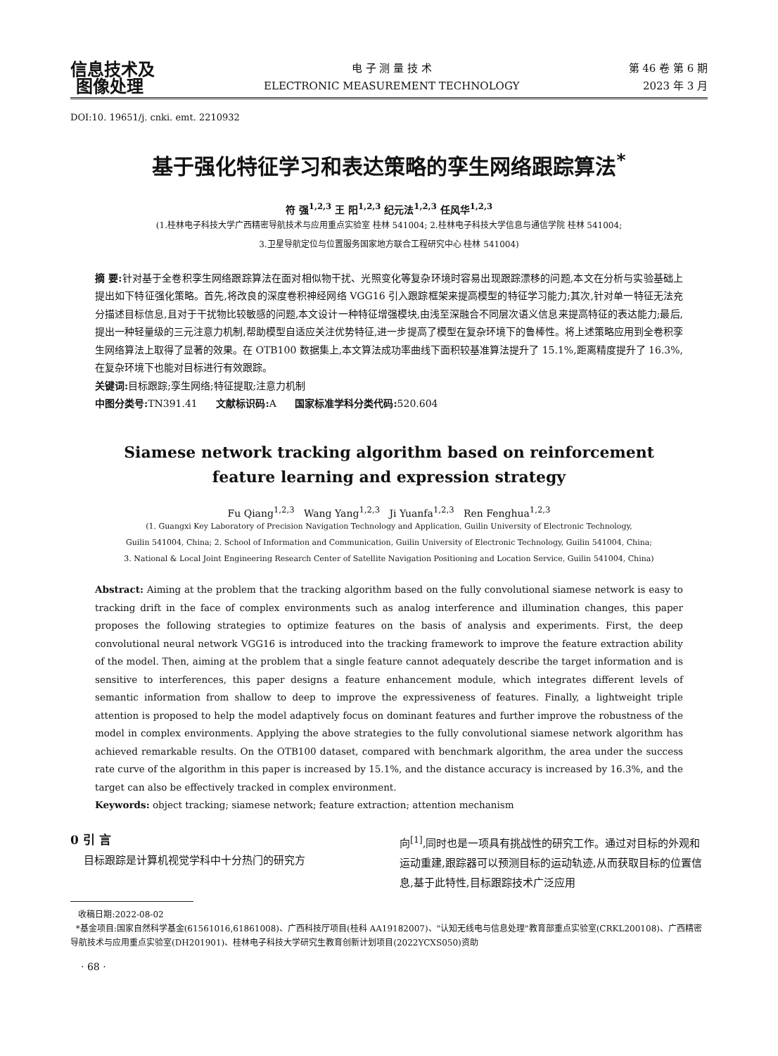信息技术及
图像处理
电 子 测 量 技 术
ELECTRONIC MEASUREMENT TECHNOLOGY
第 46 卷 第 6 期
2023 年 3 月
DOI:10. 19651/j. cnki. emt. 2210932
基于强化特征学习和表达策略的孪生网络跟踪算法<sup>*</sup>
符 强<sup>1,2,3</sup> 王 阳<sup>1,2,3</sup> 纪元法<sup>1,2,3</sup> 任风华<sup>1,2,3</sup>
(1.桂林电子科技大学广西精密导航技术与应用重点实验室 桂林 541004; 2.桂林电子科技大学信息与通信学院 桂林 541004;
3.卫星导航定位与位置服务国家地方联合工程研究中心 桂林 541004)
摘 要: 针对基于全卷积孪生网络跟踪算法在面对相似物干扰、光照变化等复杂环境时容易出现跟踪漂移的问题,本文在分析与实验基础上提出如下特征强化策略。首先,将改良的深度卷积神经网络 VGG16 引入跟踪框架来提高模型的特征学习能力;其次,针对单一特征无法充分描述目标信息,且对于干扰物比较敏感的问题,本文设计一种特征增强模块,由浅至深融合不同层次语义信息来提高特征的表达能力;最后,提出一种轻量级的三元注意力机制,帮助模型自适应关注优势特征,进一步提高了模型在复杂环境下的鲁棒性。将上述策略应用到全卷积孪生网络算法上取得了显著的效果。在 OTB100 数据集上,本文算法成功率曲线下面积较基准算法提升了 15.1%,距离精度提升了 16.3%,在复杂环境下也能对目标进行有效跟踪。
关键词: 目标跟踪;孪生网络;特征提取;注意力机制
中图分类号: TN391.41 文献标识码: A 国家标准学科分类代码: 520.604
Siamese network tracking algorithm based on reinforcement
feature learning and expression strategy
Fu Qiang<sup>1,2,3</sup> Wang Yang<sup>1,2,3</sup> Ji Yuanfa<sup>1,2,3</sup> Ren Fenghua<sup>1,2,3</sup>
(1. Guangxi Key Laboratory of Precision Navigation Technology and Application, Guilin University of Electronic Technology,
Guilin 541004, China; 2. School of Information and Communication, Guilin University of Electronic Technology, Guilin 541004, China;
3. National & Local Joint Engineering Research Center of Satellite Navigation Positioning and Location Service, Guilin 541004, China)
Abstract: Aiming at the problem that the tracking algorithm based on the fully convolutional siamese network is easy to tracking drift in the face of complex environments such as analog interference and illumination changes, this paper proposes the following strategies to optimize features on the basis of analysis and experiments. First, the deep convolutional neural network VGG16 is introduced into the tracking framework to improve the feature extraction ability of the model. Then, aiming at the problem that a single feature cannot adequately describe the target information and is sensitive to interferences, this paper designs a feature enhancement module, which integrates different levels of semantic information from shallow to deep to improve the expressiveness of features. Finally, a lightweight triple attention is proposed to help the model adaptively focus on dominant features and further improve the robustness of the model in complex environments. Applying the above strategies to the fully convolutional siamese network algorithm has achieved remarkable results. On the OTB100 dataset, compared with benchmark algorithm, the area under the success rate curve of the algorithm in this paper is increased by 15.1%, and the distance accuracy is increased by 16.3%, and the target can also be effectively tracked in complex environment.
Keywords: object tracking; siamese network; feature extraction; attention mechanism
0 引 言
目标跟踪是计算机视觉学科中十分热门的研究方
向<sup>[1]</sup>,同时也是一项具有挑战性的研究工作。通过对目标的外观和运动重建,跟踪器可以预测目标的运动轨迹,从而获取目标的位置信息,基于此特性,目标跟踪技术广泛应用
收稿日期:2022-08-02
*基金项目:国家自然科学基金(61561016,61861008)、广西科技厅项目(桂科 AA19182007)、"认知无线电与信息处理"教育部重点实验室(CRKL200108)、广西精密导航技术与应用重点实验室(DH201901)、桂林电子科技大学研究生教育创新计划项目(2022YCXS050)资助
· 68 ·